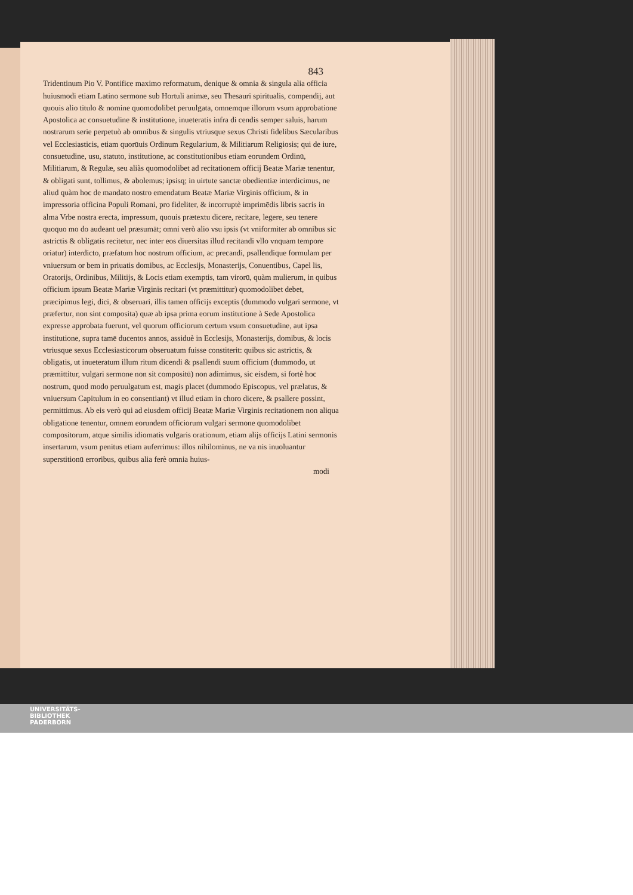843
Tridentinum Pio V. Pontifice maximo reformatum, denique & omnia & singula alia officia huiusmodi etiam Latino sermone sub Hortuli animæ, seu Thesauri spiritualis, compendij, aut quouis alio titulo & nomine quomodolibet peruulgata, omnemque illorum vsum approbatione Apostolica ac consuetudine & institutione, inueteratis infra di cendis semper saluis, harum nostrarum serie perpetuò ab omnibus & singulis vtriusque sexus Christi fidelibus Sæcularibus vel Ecclesiasticis, etiam quorūuis Ordinum Regularium, & Militiarum Religiosis; qui de iure, consuetudine, usu, statuto, institutione, ac constitutionibus etiam eorundem Ordinū, Militiarum, & Regulæ, seu aliàs quomodolibet ad recitationem officij Beatæ Mariæ tenentur, & obligati sunt, tollimus, & abolemus; ipsisq; in uirtute sanctæ obedientiæ interdicimus, ne aliud quàm hoc de mandato nostro emendatum Beatæ Mariæ Virginis officium, & in impressoria officina Populi Romani, pro fideliter, & incorruptè imprimēdis libris sacris in alma Vrbe nostra erecta, impressum, quouis prætextu dicere, recitare, legere, seu tenere quoquo mo do audeant uel præsumāt; omni verò alio vsu ipsis (vt vniformiter ab omnibus sic astrictis & obligatis recitetur, nec inter eos diuersitas illud recitandi vllo vnquam tempore oriatur) interdicto, præfatum hoc nostrum officium, ac precandi, psallendique formulam per vniuersum or bem in priuatis domibus, ac Ecclesijs, Monasterijs, Conuentibus, Capel lis, Oratorijs, Ordinibus, Militijs, & Locis etiam exemptis, tam virorū, quàm mulierum, in quibus officium ipsum Beatæ Mariæ Virginis recitari (vt præmittitur) quomodolibet debet, præcipimus legi, dici, & obseruari, illis tamen officijs exceptis (dummodo vulgari sermone, vt præfertur, non sint composita) quæ ab ipsa prima eorum institutione à Sede Apostolica expresse approbata fuerunt, vel quorum officiorum certum vsum consuetudine, aut ipsa institutione, supra tamē ducentos annos, assiduè in Ecclesijs, Monasterijs, domibus, & locis vtriusque sexus Ecclesiasticorum obseruatum fuisse constiterit: quibus sic astrictis, & obligatis, ut inueteratum illum ritum dicendi & psallendi suum officium (dummodo, ut præmittitur, vulgari sermone non sit compositū) non adimimus, sic eisdem, si fortè hoc nostrum, quod modo peruulgatum est, magis placet (dummodo Episcopus, vel prælatus, & vniuersum Capitulum in eo consentiant) vt illud etiam in choro dicere, & psallere possint, permittimus. Ab eis verò qui ad eiusdem officij Beatæ Mariæ Virginis recitationem non aliqua obligatione tenentur, omnem eorundem officiorum vulgari sermone quomodolibet compositorum, atque similis idiomatis vulgaris orationum, etiam alijs officijs Latini sermonis insertarum, vsum penitus etiam auferrimus: illos nihilominus, ne va nis inuoluantur superstitionū erroribus, quibus alia ferè omnia huius-
modi
UNIVERSITÄTS-
BIBLIOTHEK
PADERBORN